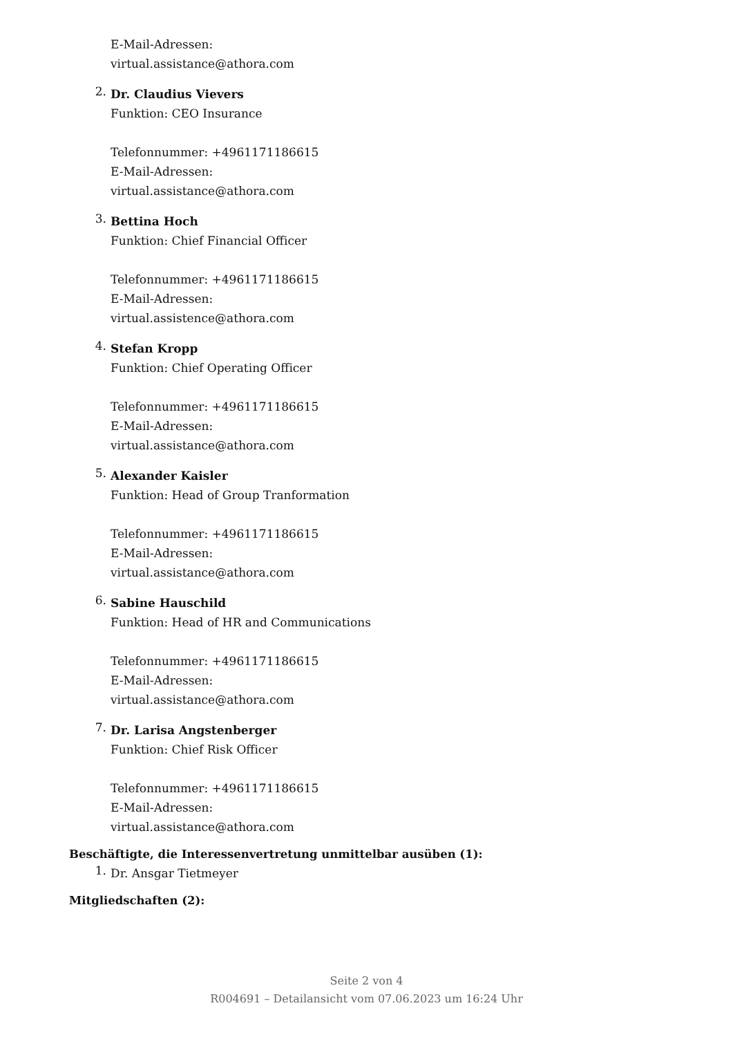E-Mail-Adressen:
virtual.assistance@athora.com
2.
Dr. Claudius Vievers
Funktion: CEO Insurance
Telefonnummer: +4961171186615
E-Mail-Adressen:
virtual.assistance@athora.com
3.
Bettina Hoch
Funktion: Chief Financial Officer
Telefonnummer: +4961171186615
E-Mail-Adressen:
virtual.assistence@athora.com
4.
Stefan Kropp
Funktion: Chief Operating Officer
Telefonnummer: +4961171186615
E-Mail-Adressen:
virtual.assistance@athora.com
5.
Alexander Kaisler
Funktion: Head of Group Tranformation
Telefonnummer: +4961171186615
E-Mail-Adressen:
virtual.assistance@athora.com
6.
Sabine Hauschild
Funktion: Head of HR and Communications
Telefonnummer: +4961171186615
E-Mail-Adressen:
virtual.assistance@athora.com
7.
Dr. Larisa Angstenberger
Funktion: Chief Risk Officer
Telefonnummer: +4961171186615
E-Mail-Adressen:
virtual.assistance@athora.com
Beschäftigte, die Interessenvertretung unmittelbar ausüben (1):
1.
Dr. Ansgar Tietmeyer
Mitgliedschaften (2):
Seite 2 von 4
R004691 – Detailansicht vom 07.06.2023 um 16:24 Uhr